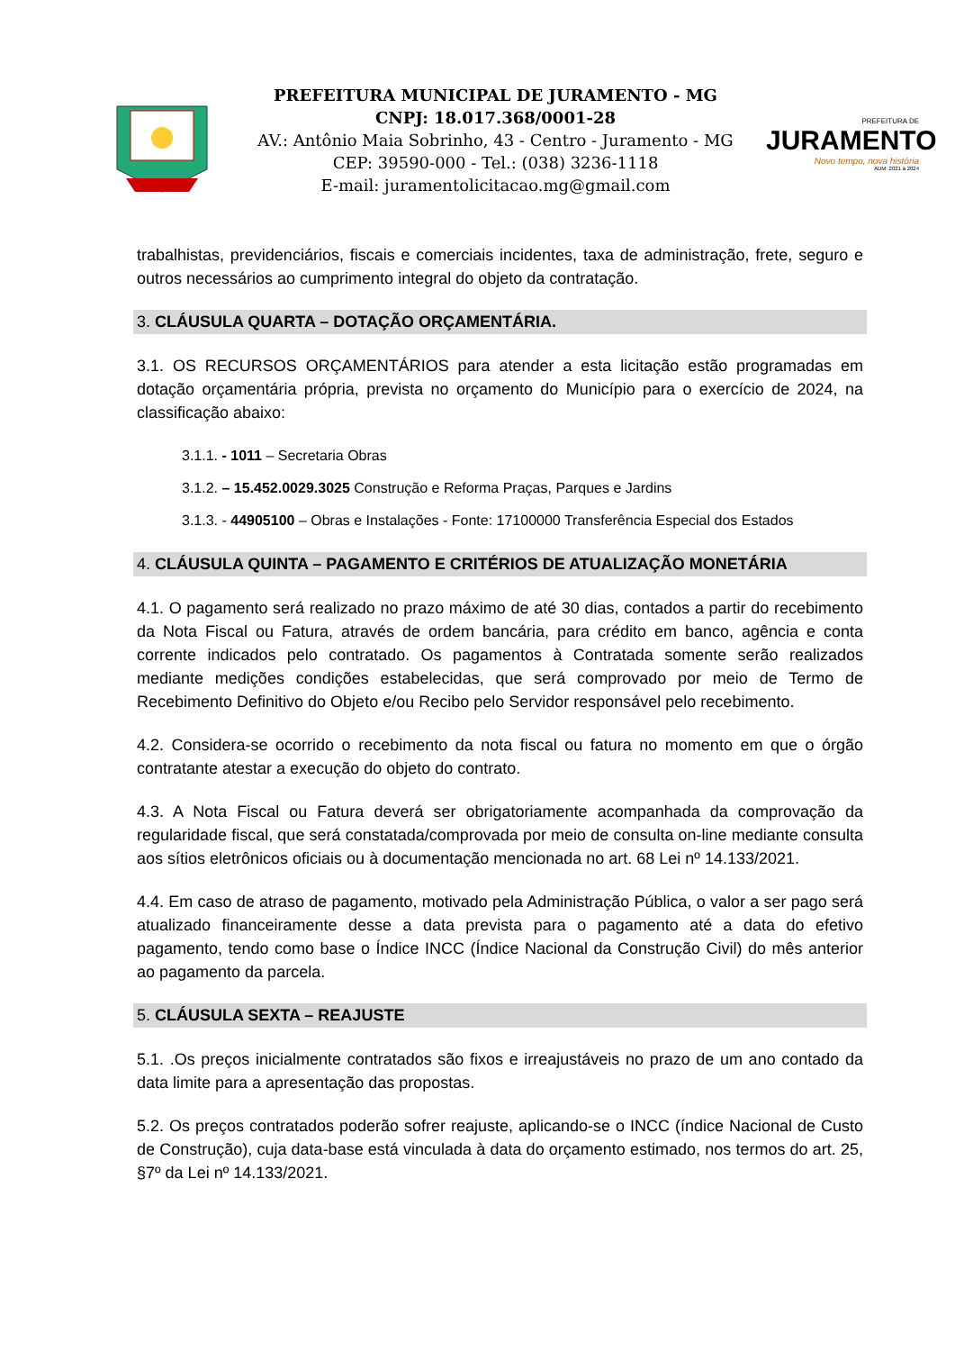PREFEITURA MUNICIPAL DE JURAMENTO - MG
CNPJ: 18.017.368/0001-28
AV.: Antônio Maia Sobrinho, 43 - Centro - Juramento - MG
CEP: 39590-000 - Tel.: (038) 3236-1118
E-mail: juramentolicitacao.mg@gmail.com
PREFEITURA DE
JURAMENTO
Novo tempo, nova história
ADM: 2021 à 2024
trabalhistas, previdenciários, fiscais e comerciais incidentes, taxa de administração, frete, seguro e outros necessários ao cumprimento integral do objeto da contratação.
3. CLÁUSULA QUARTA – DOTAÇÃO ORÇAMENTÁRIA.
3.1. OS RECURSOS ORÇAMENTÁRIOS para atender a esta licitação estão programadas em dotação orçamentária própria, prevista no orçamento do Município para o exercício de 2024, na classificação abaixo:
3.1.1. - 1011 – Secretaria Obras
3.1.2. – 15.452.0029.3025 Construção e Reforma Praças, Parques e Jardins
3.1.3. - 44905100 – Obras e Instalações - Fonte: 17100000 Transferência Especial dos Estados
4. CLÁUSULA QUINTA – PAGAMENTO E CRITÉRIOS DE ATUALIZAÇÃO MONETÁRIA
4.1. O pagamento será realizado no prazo máximo de até 30 dias, contados a partir do recebimento da Nota Fiscal ou Fatura, através de ordem bancária, para crédito em banco, agência e conta corrente indicados pelo contratado. Os pagamentos à Contratada somente serão realizados mediante medições condições estabelecidas, que será comprovado por meio de Termo de Recebimento Definitivo do Objeto e/ou Recibo pelo Servidor responsável pelo recebimento.
4.2. Considera-se ocorrido o recebimento da nota fiscal ou fatura no momento em que o órgão contratante atestar a execução do objeto do contrato.
4.3. A Nota Fiscal ou Fatura deverá ser obrigatoriamente acompanhada da comprovação da regularidade fiscal, que será constatada/comprovada por meio de consulta on-line mediante consulta aos sítios eletrônicos oficiais ou à documentação mencionada no art. 68 Lei nº 14.133/2021.
4.4. Em caso de atraso de pagamento, motivado pela Administração Pública, o valor a ser pago será atualizado financeiramente desse a data prevista para o pagamento até a data do efetivo pagamento, tendo como base o Índice INCC (Índice Nacional da Construção Civil) do mês anterior ao pagamento da parcela.
5. CLÁUSULA SEXTA – REAJUSTE
5.1. .Os preços inicialmente contratados são fixos e irreajustáveis no prazo de um ano contado da data limite para a apresentação das propostas.
5.2. Os preços contratados poderão sofrer reajuste, aplicando-se o INCC (índice Nacional de Custo de Construção), cuja data-base está vinculada à data do orçamento estimado, nos termos do art. 25, §7º da Lei nº 14.133/2021.